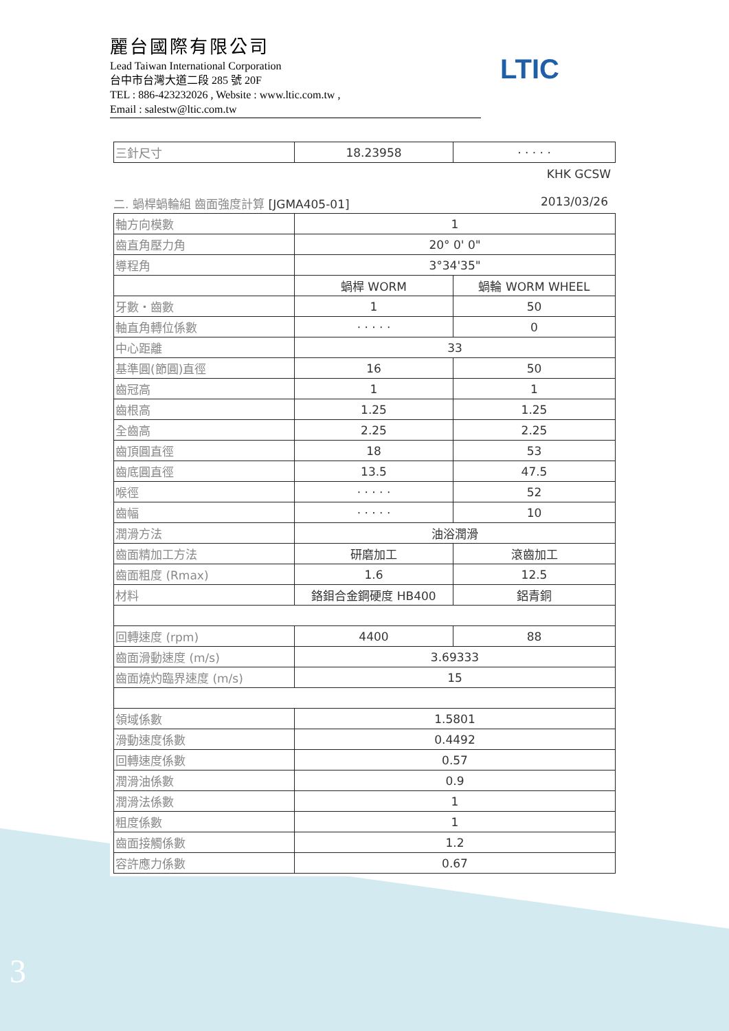麗台國際有限公司
Lead Taiwan International Corporation
台中市台灣大道二段 285 號 20F
TEL : 886-423232026 , Website : www.ltic.com.tw ,
Email : salestw@ltic.com.tw
LTIC
| 三針尺寸 | 18.23958 | · · · · · |
KHK GCSW
二. 蝸桿蝸輪組 齒面強度計算 [JGMA405-01] 2013/03/26
| 軸方向模數 | 1 | |
| 齒直角壓力角 | 20° 0' 0" | |
| 導程角 | 3°34'35" | |
| | 蝸桿 WORM | 蝸輪 WORM WHEEL |
| 牙數・齒數 | 1 | 50 |
| 軸直角轉位係數 | · · · · · | 0 |
| 中心距離 | 33 | |
| 基準圓(節圓)直徑 | 16 | 50 |
| 齒冠高 | 1 | 1 |
| 齒根高 | 1.25 | 1.25 |
| 全齒高 | 2.25 | 2.25 |
| 齒頂圓直徑 | 18 | 53 |
| 齒底圓直徑 | 13.5 | 47.5 |
| 喉徑 | · · · · · | 52 |
| 齒幅 | · · · · · | 10 |
| 潤滑方法 | 油浴潤滑 | |
| 齒面精加工方法 | 研磨加工 | 滾齒加工 |
| 齒面粗度 (Rmax) | 1.6 | 12.5 |
| 材料 | 鉻鉬合金鋼硬度 HB400 | 鋁青銅 |
| 回轉速度 (rpm) | 4400 | 88 |
| 齒面滑動速度 (m/s) | 3.69333 | |
| 齒面燒灼臨界速度 (m/s) | 15 | |
| 領域係數 | 1.5801 | |
| 滑動速度係數 | 0.4492 | |
| 回轉速度係數 | 0.57 | |
| 潤滑油係數 | 0.9 | |
| 潤滑法係數 | 1 | |
| 粗度係數 | 1 | |
| 齒面接觸係數 | 1.2 | |
| 容許應力係數 | 0.67 | |
3